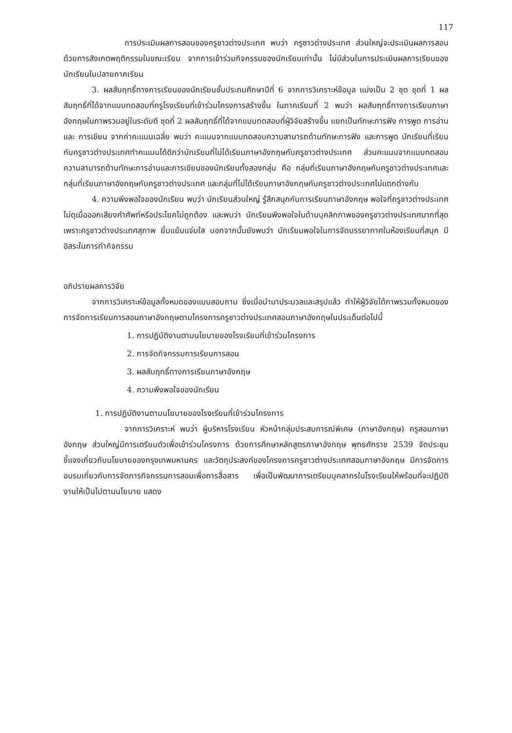117
การประเมินผลการสอนของครูชาวต่างประเทศ พบว่า ครูชาวต่างประเทศ ส่วนใหญ่จะประเมินผลการสอนด้วยการสังเกตพฤติกรรมในขณะเรียน จากการเข้าร่วมกิจกรรมของนักเรียนเท่านั้น ไม่มีส่วนในการประเมินผลการเรียนของนักเรียนในปลายภาคเรียน
3. ผลสัมฤทธิ์ทางการเรียนของนักเรียนชั้นประถมศึกษาปีที่ 6 จากการวิเคราะห์ข้อมูล แบ่งเป็น 2 ชุด ชุดที่ 1 ผลสัมฤทธิ์ที่ได้จากแบบทดสอบที่ครูโรงเรียนที่เข้าร่วมโครงการสร้างขึ้น ในภาคเรียนที่ 2 พบว่า ผลสัมฤทธิ์ทางการเรียนภาษาอังกฤษในภาพรวมอยู่ในระดับดี ชุดที่ 2 ผลสัมฤทธิ์ที่ได้จากแบบทดสอบที่ผู้วิจัยสร้างขึ้น แยกเป็นทักษะการฟัง การพูด การอ่าน และ การเขียน จากค่าคะแนนเฉลี่ย พบว่า คะแนนจากแบบทดสอบความสามารถด้านทักษะการฟัง และการพูด นักเรียนที่เรียนกับครูชาวต่างประเทศทำคะแนนได้ดีกว่านักเรียนที่ไม่ได้เรียนภาษาอังกฤษกับครูชาวต่างประเทศ ส่วนคะแนนจากแบบทดสอบความสามารถด้านทักษะการอ่านและการเขียนของนักเรียนทั้งสองกลุ่ม คือ กลุ่มที่เรียนภาษาอังกฤษกับครูชาวต่างประเทศและกลุ่มที่เรียนภาษาอังกฤษกับครูชาวต่างประเทศ และกลุ่มที่ไม่ได้เรียนภาษาอังกฤษกับครูชาวต่างประเทศไม่แตกต่างกัน
4. ความพึงพอใจของนักเรียน พบว่า นักเรียนส่วนใหญ่ รู้สึกสนุกกับการเรียนภาษาอังกฤษ พอใจที่ครูชาวต่างประเทศไม่ดุเมื่อออกเสียงคำศัพท์หรือประโยคไม่ถูกต้อง และพบว่า นักเรียนพึงพอใจในด้านบุคลิกภาพของครูชาวต่างประเทศมากที่สุด เพราะครูชาวต่างประเทศสุภาพ ยิ้มแย้มแจ่มใส นอกจากนั้นยังพบว่า นักเรียนพอใจในการจัดบรรยากาศในห้องเรียนที่สนุก มีอิสระในการทำกิจกรรม
อภิปรายผลการวิจัย
จากการวิเคราะห์ข้อมูลทั้งหมดของแบบสอบถาม ซึ่งเมื่อนำมาประมวลและสรุปแล้ว ทำให้ผู้วิจัยได้ภาพรวมทั้งหมดของการจัดการเรียนการสอนภาษาอังกฤษตามโครงการครูชาวต่างประเทศสอนภาษาอังกฤษในประเด็นต่อไปนี้
1. การปฏิบัติงานตามนโยบายของโรงเรียนที่เข้าร่วมโครงการ
2. การจัดกิจกรรมการเรียนการสอน
3. ผลสัมฤทธิ์ทางการเรียนภาษาอังกฤษ
4. ความพึงพอใจของนักเรียน
1. การปฏิบัติงานตามนโยบายของโรงเรียนที่เข้าร่วมโครงการ
จากการวิเคราะห์ พบว่า ผู้บริหารโรงเรียน หัวหน้ากลุ่มประสบการณ์พิเศษ (ภาษาอังกฤษ) ครูสอนภาษาอังกฤษ ส่วนใหญ่มีการเตรียมตัวเพื่อเข้าร่วมโครงการ ด้วยการศึกษาหลักสูตรภาษาอังกฤษ พุทธศักราช 2539 จัดประชุมชี้แจงเกี่ยวกับนโยบายของกรุงเทพมหานคร และวัตถุประสงค์ของโครงการครูชาวต่างประเทศสอนภาษาอังกฤษ มีการจัดการอบรมเกี่ยวกับการจัดภารกิจกรรมการสอนเพื่อการสื่อสาร เพื่อเป็นพัฒนาการเตรียมบุคลากรในโรงเรียนให้พร้อมที่จะปฏิบัติงานให้เป็นไปตามนโยบาย แสดง